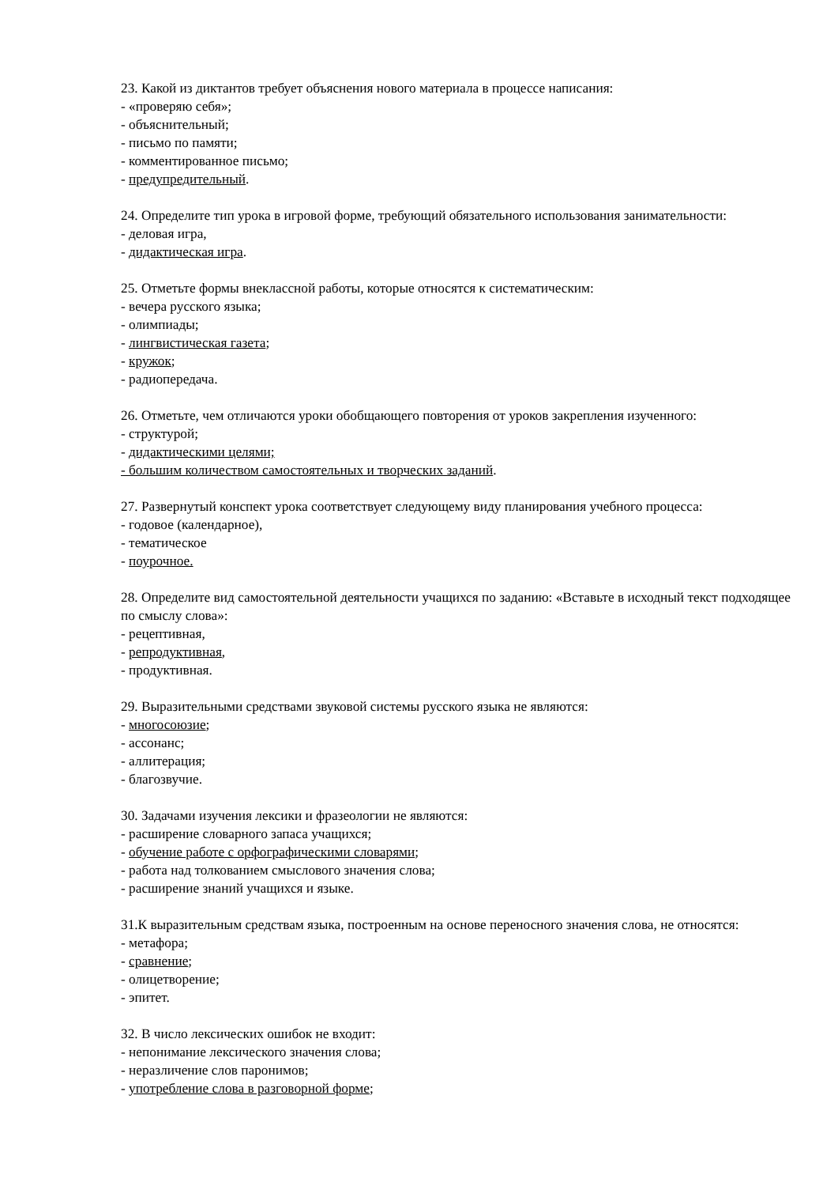23. Какой из диктантов требует объяснения нового материала в процессе написания:
- «проверяю себя»;
- объяснительный;
- письмо по памяти;
- комментированное письмо;
- предупредительный.
24. Определите тип урока в игровой форме, требующий обязательного использования занимательности:
- деловая игра,
- дидактическая игра.
25. Отметьте формы внеклассной работы, которые относятся к систематическим:
- вечера русского языка;
- олимпиады;
- лингвистическая газета;
- кружок;
- радиопередача.
26. Отметьте, чем отличаются уроки обобщающего повторения от уроков закрепления изученного:
- структурой;
- дидактическими целями;
- большим количеством самостоятельных и творческих заданий.
27. Развернутый конспект урока соответствует следующему виду планирования учебного процесса:
- годовое (календарное),
- тематическое
- поурочное.
28. Определите вид самостоятельной деятельности учащихся по заданию: «Вставьте в исходный текст подходящее по смыслу слова»:
- рецептивная,
- репродуктивная,
- продуктивная.
29. Выразительными средствами звуковой системы русского языка не являются:
- многосоюзие;
- ассонанс;
- аллитерация;
- благозвучие.
30. Задачами изучения лексики и фразеологии не являются:
- расширение словарного запаса учащихся;
- обучение работе с орфографическими словарями;
- работа над толкованием смыслового значения слова;
- расширение знаний учащихся и языке.
31.К выразительным средствам языка, построенным на основе переносного значения слова, не относятся:
- метафора;
- сравнение;
- олицетворение;
- эпитет.
32. В число лексических ошибок не входит:
- непонимание лексического значения слова;
- неразличение слов паронимов;
- употребление слова в разговорной форме;